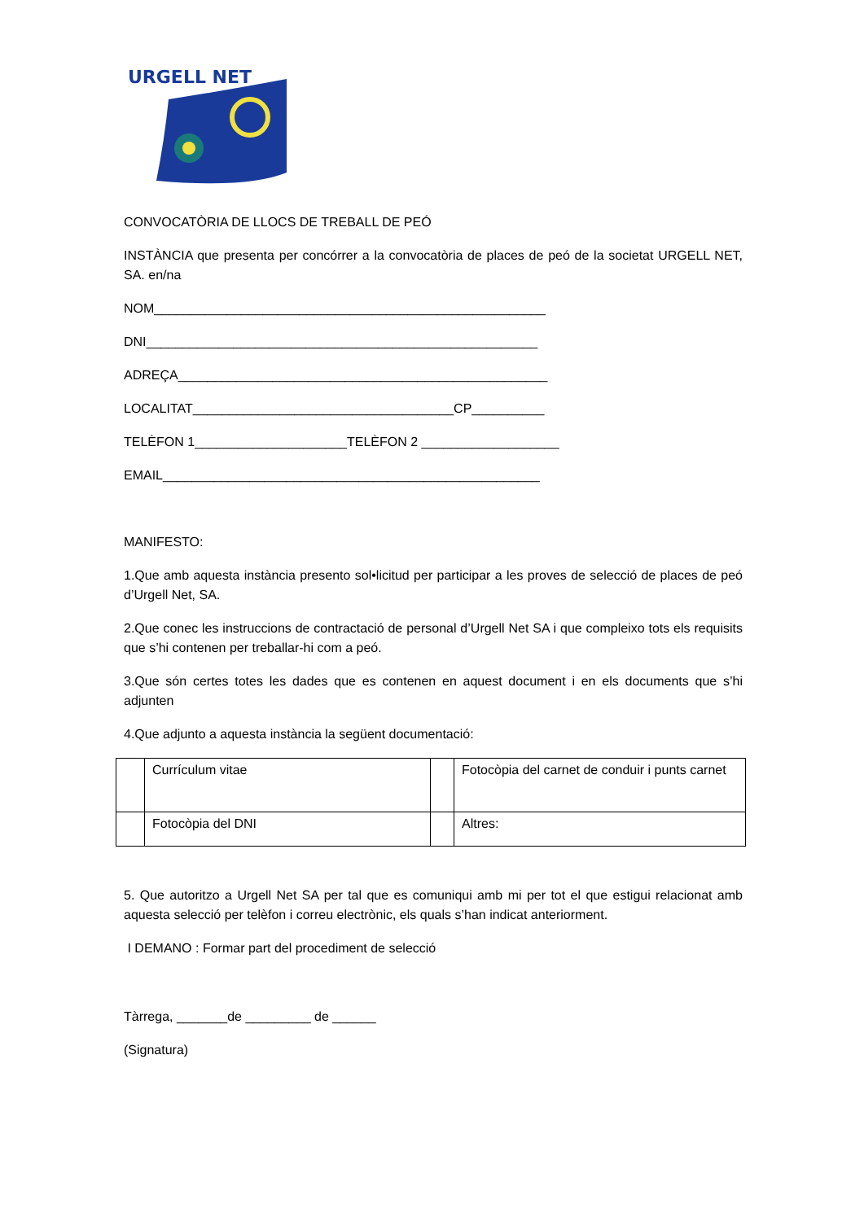URGELL NET
CONVOCATÒRIA DE LLOCS DE TREBALL DE PEÓ
INSTÀNCIA que presenta per concórrer a la convocatòria de places de peó de la societat URGELL NET, SA. en/na
NOM______________________________________________________
DNI______________________________________________________
ADREÇA___________________________________________________
LOCALITAT____________________________________CP__________
TELÈFON 1_____________________TELÈFON 2 ___________________
EMAIL____________________________________________________
MANIFESTO:
1.Que amb aquesta instància presento sol•licitud per participar a les proves de selecció de places de peó d’Urgell Net, SA.
2.Que conec les instruccions de contractació de personal d’Urgell Net SA i que compleixo tots els requisits que s’hi contenen per treballar-hi com a peó.
3.Que són certes totes les dades que es contenen en aquest document i en els documents que s’hi adjunten
4.Que adjunto a aquesta instància la següent documentació:
| | Currículum vitae | | Fotocòpia del carnet de conduir i punts carnet |
| | Fotocòpia del DNI | | Altres: |
5. Que autoritzo a Urgell Net SA per tal que es comuniqui amb mi per tot el que estigui relacionat amb aquesta selecció per telèfon i correu electrònic, els quals s’han indicat anteriorment.
I DEMANO : Formar part del procediment de selecció
Tàrrega, _______de _________ de ______
(Signatura)